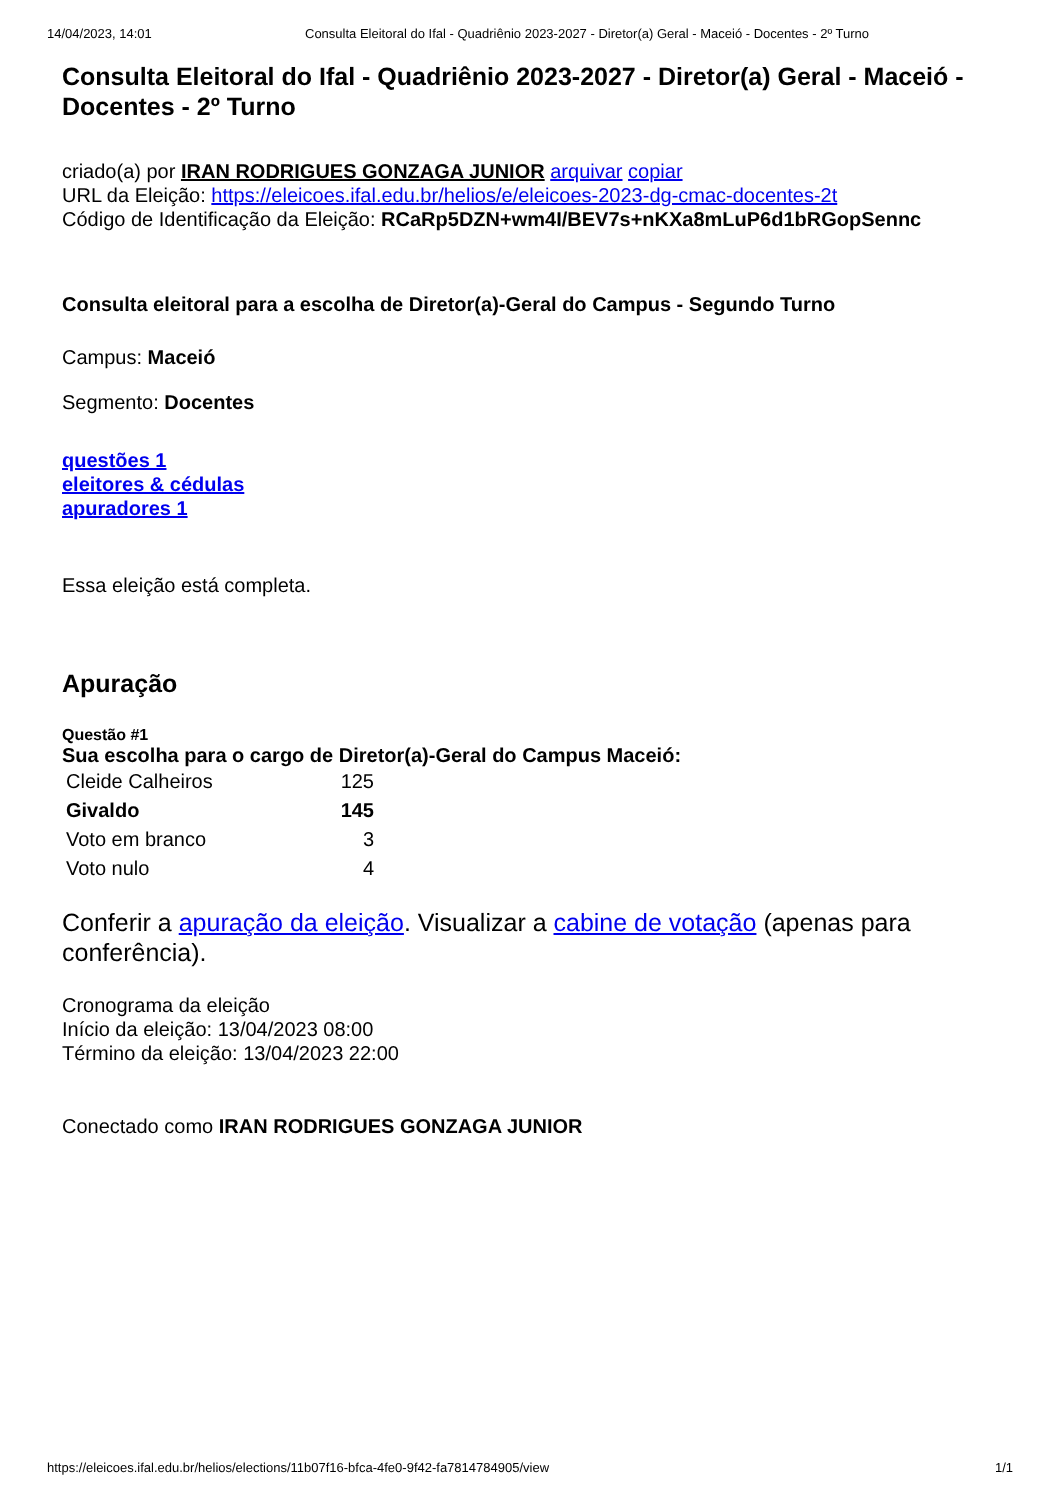14/04/2023, 14:01 Consulta Eleitoral do Ifal - Quadriênio 2023-2027 - Diretor(a) Geral - Maceió - Docentes - 2º Turno
Consulta Eleitoral do Ifal - Quadriênio 2023-2027 - Diretor(a) Geral - Maceió - Docentes - 2º Turno
criado(a) por IRAN RODRIGUES GONZAGA JUNIOR arquivar copiar
URL da Eleição: https://eleicoes.ifal.edu.br/helios/e/eleicoes-2023-dg-cmac-docentes-2t
Código de Identificação da Eleição: RCaRp5DZN+wm4I/BEV7s+nKXa8mLuP6d1bRGopSennc
Consulta eleitoral para a escolha de Diretor(a)-Geral do Campus - Segundo Turno
Campus: Maceió
Segmento: Docentes
questões 1
eleitores & cédulas
apuradores 1
Essa eleição está completa.
Apuração
Questão #1
Sua escolha para o cargo de Diretor(a)-Geral do Campus Maceió:
| Cleide Calheiros | 125 |
| Givaldo | 145 |
| Voto em branco | 3 |
| Voto nulo | 4 |
Conferir a apuração da eleição. Visualizar a cabine de votação (apenas para conferência).
Cronograma da eleição
Início da eleição: 13/04/2023 08:00
Término da eleição: 13/04/2023 22:00
Conectado como IRAN RODRIGUES GONZAGA JUNIOR
https://eleicoes.ifal.edu.br/helios/elections/11b07f16-bfca-4fe0-9f42-fa7814784905/view 1/1